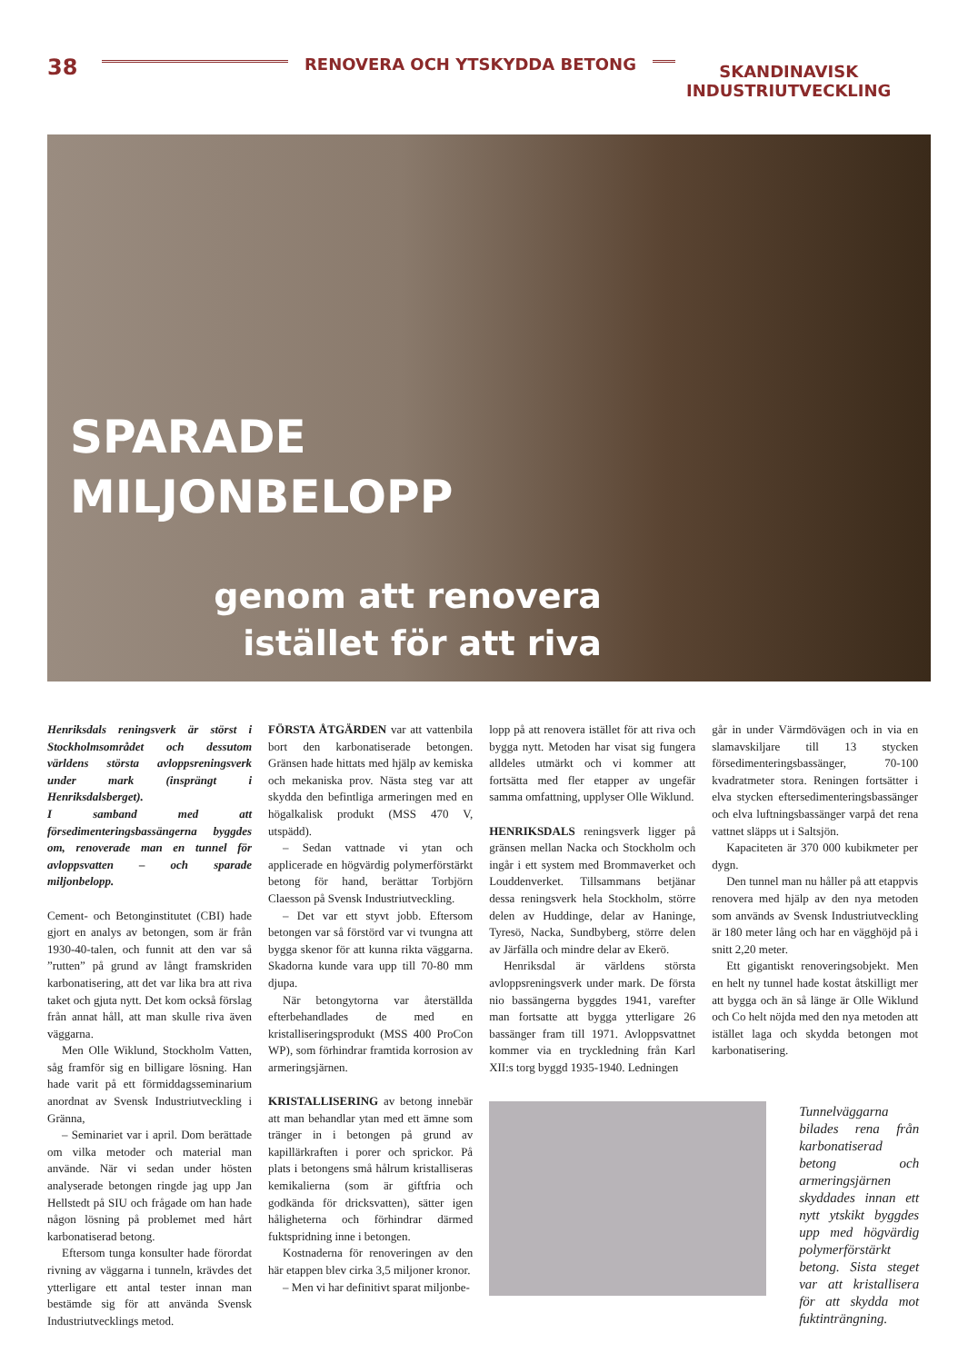38
RENOVERA OCH YTSKYDDA BETONG
SKANDINAVISK
INDUSTRIUTVECKLING
SPARADE
MILJONBELOPP
genom att renovera istället för att riva
Henriksdals reningsverk är störst i Stockholmsområdet och dessutom världens största avloppsreningsverk under mark (insprängt i Henriksdalsberget).
I samband med att försedimenteringsbassängerna byggdes om, renoverade man en tunnel för avloppsvatten – och sparade miljonbelopp.
Cement- och Betonginstitutet (CBI) hade gjort en analys av betongen, som är från 1930-40-talen, och funnit att den var så ”rutten” på grund av långt framskriden karbonatisering, att det var lika bra att riva taket och gjuta nytt. Det kom också förslag från annat håll, att man skulle riva även väggarna.
Men Olle Wiklund, Stockholm Vatten, såg framför sig en billigare lösning. Han hade varit på ett förmiddagsseminarium anordnat av Svensk Industriutveckling i Gränna,
– Seminariet var i april. Dom berättade om vilka metoder och material man använde. När vi sedan under hösten analyserade betongen ringde jag upp Jan Hellstedt på SIU och frågade om han hade någon lösning på problemet med hårt karbonatiserad betong.
Eftersom tunga konsulter hade förordat rivning av väggarna i tunneln, krävdes det ytterligare ett antal tester innan man bestämde sig för att använda Svensk Industriutvecklings metod.
FÖRSTA ÅTGÄRDEN var att vattenbila bort den karbonatiserade betongen. Gränsen hade hittats med hjälp av kemiska och mekaniska prov. Nästa steg var att skydda den befintliga armeringen med en högalkalisk produkt (MSS 470 V, utspädd).
– Sedan vattnade vi ytan och applicerade en högvärdig polymerförstärkt betong för hand, berättar Torbjörn Claesson på Svensk Industriutveckling.
– Det var ett styvt jobb. Eftersom betongen var så förstörd var vi tvungna att bygga skenor för att kunna rikta väggarna. Skadorna kunde vara upp till 70-80 mm djupa.
När betongytorna var återställda efterbehandlades de med en kristalliseringsprodukt (MSS 400 ProCon WP), som förhindrar framtida korrosion av armeringsjärnen.
KRISTALLISERING av betong innebär att man behandlar ytan med ett ämne som tränger in i betongen på grund av kapillärkraften i porer och sprickor. På plats i betongens små hålrum kristalliseras kemikalierna (som är giftfria och godkända för dricksvatten), sätter igen håligheterna och förhindrar därmed fuktspridning inne i betongen.
Kostnaderna för renoveringen av den här etappen blev cirka 3,5 miljoner kronor.
– Men vi har definitivt sparat miljonbe-
lopp på att renovera istället för att riva och bygga nytt. Metoden har visat sig fungera alldeles utmärkt och vi kommer att fortsätta med fler etapper av ungefär samma omfattning, upplyser Olle Wiklund.
HENRIKSDALS reningsverk ligger på gränsen mellan Nacka och Stockholm och ingår i ett system med Brommaverket och Louddenverket. Tillsammans betjänar dessa reningsverk hela Stockholm, större delen av Huddinge, delar av Haninge, Tyresö, Nacka, Sundbyberg, större delen av Järfälla och mindre delar av Ekerö.
Henriksdal är världens största avloppsreningsverk under mark. De första nio bassängerna byggdes 1941, varefter man fortsatte att bygga ytterligare 26 bassänger fram till 1971. Avloppsvattnet kommer via en tryckledning från Karl XII:s torg byggd 1935-1940. Ledningen
går in under Värmdövägen och in via en slamavskiljare till 13 stycken försedimenteringsbassänger, 70-100 kvadratmeter stora. Reningen fortsätter i elva stycken eftersedimenteringsbassänger och elva luftningsbassänger varpå det rena vattnet släpps ut i Saltsjön.
Kapaciteten är 370 000 kubikmeter per dygn.
Den tunnel man nu håller på att etappvis renovera med hjälp av den nya metoden som används av Svensk Industriutveckling är 180 meter lång och har en vägghöjd på i snitt 2,20 meter.
Ett gigantiskt renoveringsobjekt. Men en helt ny tunnel hade kostat åtskilligt mer att bygga och än så länge är Olle Wiklund och Co helt nöjda med den nya metoden att istället laga och skydda betongen mot karbonatisering.
Tunnelväggarna bilades rena från karbonatiserad betong och armeringsjärnen skyddades innan ett nytt ytskikt byggdes upp med högvärdig polymerförstärkt betong. Sista steget var att kristallisera för att skydda mot fuktinträngning.